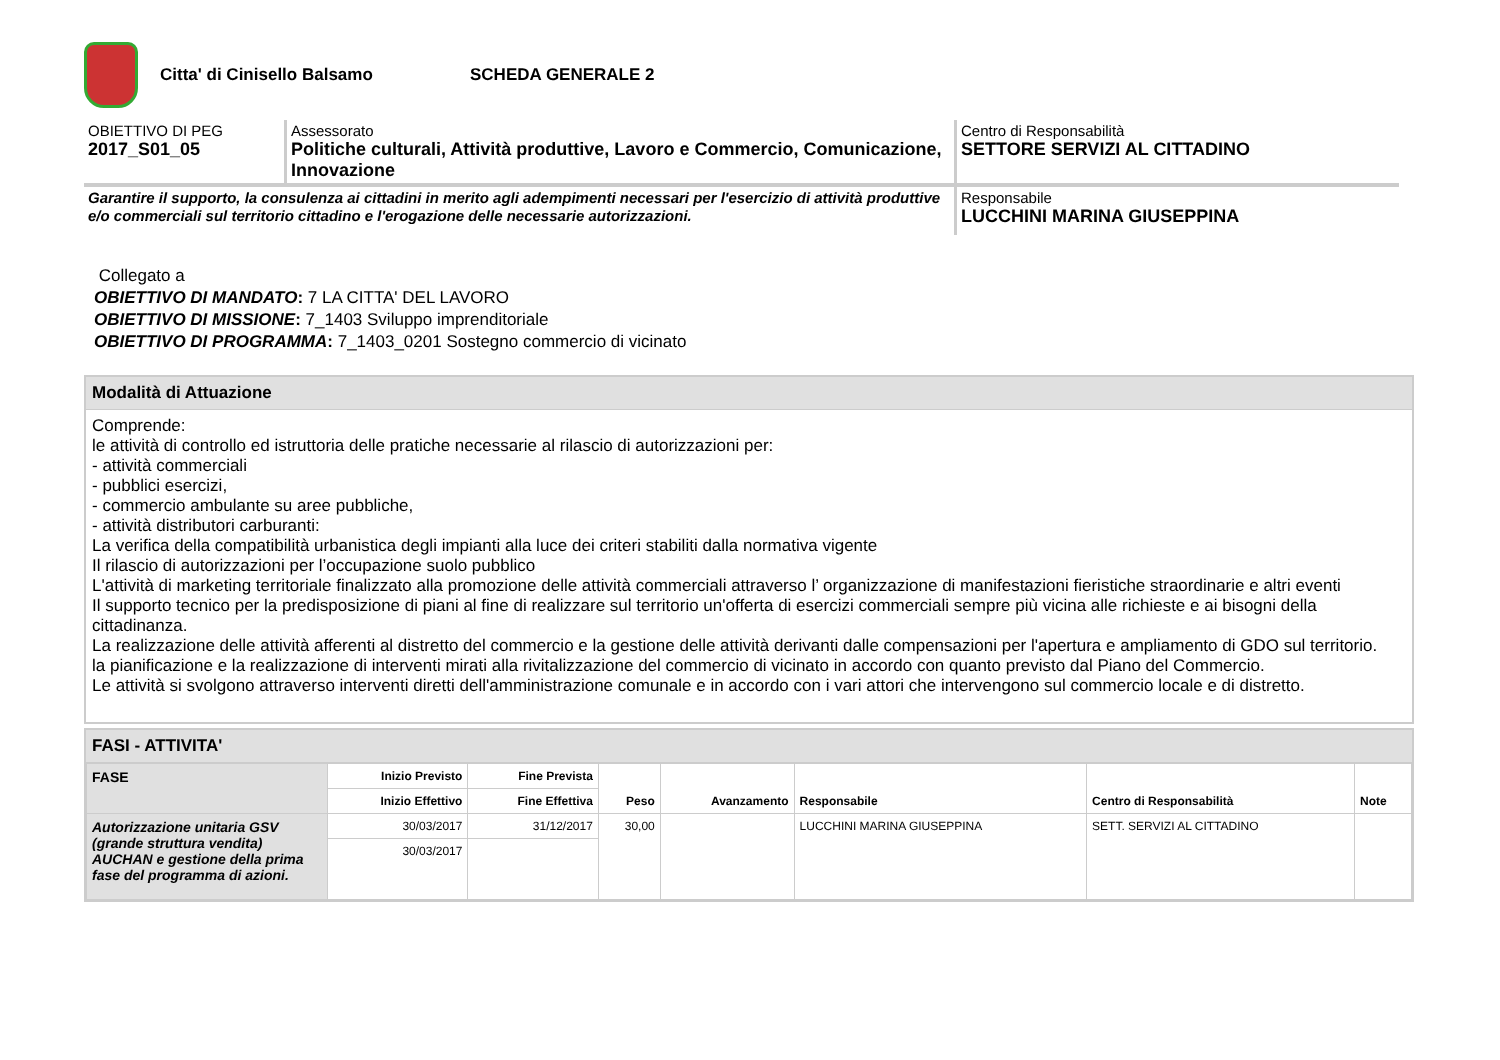Citta' di Cinisello Balsamo SCHEDA GENERALE 2
OBIETTIVO DI PEG
2017_S01_05
Assessorato
Politiche culturali, Attività produttive, Lavoro e Commercio, Comunicazione, Innovazione
Centro di Responsabilità
SETTORE SERVIZI AL CITTADINO
Garantire il supporto, la consulenza ai cittadini in merito agli adempimenti necessari per l'esercizio di attività produttive e/o commerciali sul territorio cittadino e l'erogazione delle necessarie autorizzazioni.
Responsabile
LUCCHINI MARINA GIUSEPPINA
Collegato a
OBIETTIVO DI MANDATO: 7 LA CITTA' DEL LAVORO
OBIETTIVO DI MISSIONE: 7_1403 Sviluppo imprenditoriale
OBIETTIVO DI PROGRAMMA: 7_1403_0201 Sostegno commercio di vicinato
Modalità di Attuazione
Comprende:
le attività di controllo ed istruttoria delle pratiche necessarie al rilascio di autorizzazioni per:
- attività commerciali
- pubblici esercizi,
- commercio ambulante su aree pubbliche,
- attività distributori carburanti:
La verifica della compatibilità urbanistica degli impianti alla luce dei criteri stabiliti dalla normativa vigente
Il rilascio di autorizzazioni per l’occupazione suolo pubblico
L'attività di marketing territoriale finalizzato alla promozione delle attività commerciali attraverso l’ organizzazione di manifestazioni fieristiche straordinarie e altri eventi
Il supporto tecnico per la predisposizione di piani al fine di realizzare sul territorio un'offerta di esercizi commerciali sempre più vicina alle richieste e ai bisogni della cittadinanza.
La realizzazione delle attività afferenti al distretto del commercio e la gestione delle attività derivanti dalle compensazioni per l'apertura e ampliamento di GDO sul territorio.
la pianificazione e la realizzazione di interventi mirati alla rivitalizzazione del commercio di vicinato in accordo con quanto previsto dal Piano del Commercio.
Le attività si svolgono attraverso interventi diretti dell'amministrazione comunale e in accordo con i vari attori che intervengono sul commercio locale e di distretto.
FASI - ATTIVITA'
| FASE | Inizio Previsto | Fine Prevista | Peso | Avanzamento | Responsabile | Centro di Responsabilità | Note |
| --- | --- | --- | --- | --- | --- | --- | --- |
| | Inizio Effettivo | Fine Effettiva | | | | | |
| Autorizzazione unitaria GSV (grande struttura vendita) AUCHAN e gestione della prima fase del programma di azioni. | 30/03/2017 | 31/12/2017 | 30,00 | | LUCCHINI MARINA GIUSEPPINA | SETT. SERVIZI AL CITTADINO | |
| | 30/03/2017 | | | | | | |